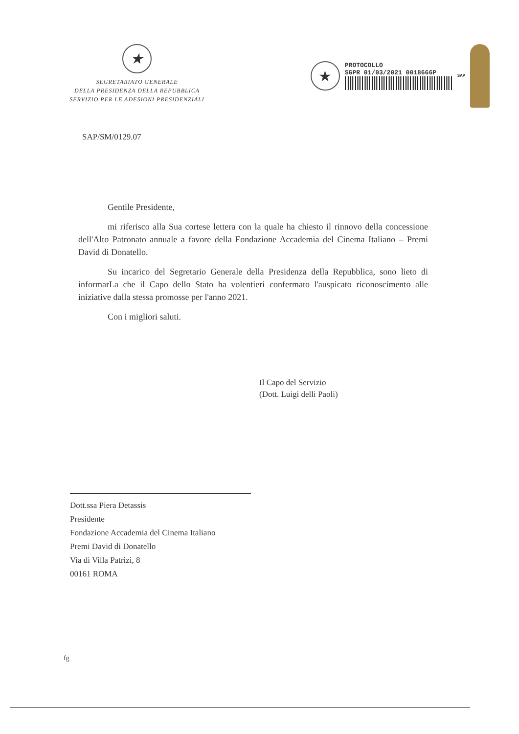★
SEGRETARIATO GENERALE
DELLA PRESIDENZA DELLA REPUBBLICA
SERVIZIO PER LE ADESIONI PRESIDENZIALI
★
PROTOCOLLO
SGPR 01/03/2021 0018666P
SAP
SAP/SM/0129.07
Gentile Presidente,
mi riferisco alla Sua cortese lettera con la quale ha chiesto il rinnovo della concessione dell'Alto Patronato annuale a favore della Fondazione Accademia del Cinema Italiano – Premi David di Donatello.
Su incarico del Segretario Generale della Presidenza della Repubblica, sono lieto di informarLa che il Capo dello Stato ha volentieri confermato l'auspicato riconoscimento alle iniziative dalla stessa promosse per l'anno 2021.
Con i migliori saluti.
Il Capo del Servizio
(Dott. Luigi delli Paoli)
Dott.ssa Piera Detassis
Presidente
Fondazione Accademia del Cinema Italiano
Premi David di Donatello
Via di Villa Patrizi, 8
00161 ROMA
fg